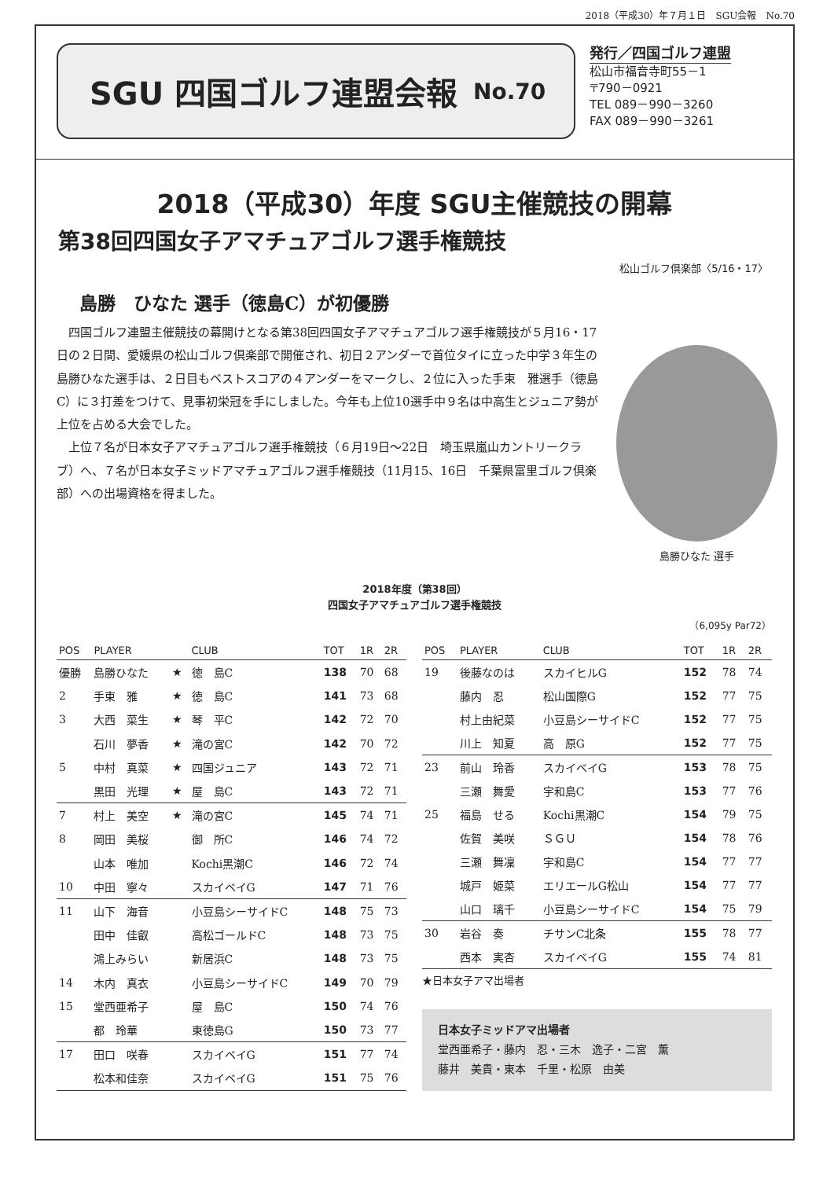2018（平成30）年７月１日　SGU会報　No.70
SGU 四国ゴルフ連盟会報 No.70
発行／四国ゴルフ連盟
松山市福音寺町55－1
〒790－0921
TEL 089－990－3260
FAX 089－990－3261
2018（平成30）年度 SGU主催競技の開幕
第38回四国女子アマチュアゴルフ選手権競技
松山ゴルフ倶楽部〈5/16・17〉
島勝　ひなた 選手（徳島C）が初優勝
四国ゴルフ連盟主催競技の幕開けとなる第38回四国女子アマチュアゴルフ選手権競技が５月16・17日の２日間、愛媛県の松山ゴルフ倶楽部で開催され、初日２アンダーで首位タイに立った中学３年生の島勝ひなた選手は、２日目もベストスコアの４アンダーをマークし、２位に入った手束　雅選手（徳島C）に３打差をつけて、見事初栄冠を手にしました。今年も上位10選手中９名は中高生とジュニア勢が上位を占める大会でした。
上位７名が日本女子アマチュアゴルフ選手権競技（６月19日～22日　埼玉県嵐山カントリークラブ）へ、７名が日本女子ミッドアマチュアゴルフ選手権競技（11月15、16日　千葉県富里ゴルフ倶楽部）への出場資格を得ました。
島勝ひなた 選手
2018年度（第38回）
四国女子アマチュアゴルフ選手権競技
（6,095y Par72）
| POS | PLAYER | | CLUB | TOT | 1R | 2R |
| --- | --- | --- | --- | --- | --- | --- |
| 優勝 | 島勝ひなた | ★ | 徳 島C | 138 | 70 | 68 |
| 2 | 手束 雅 | ★ | 徳 島C | 141 | 73 | 68 |
| 3 | 大西 菜生 | ★ | 琴 平C | 142 | 72 | 70 |
| | 石川 夢香 | ★ | 滝の宮C | 142 | 70 | 72 |
| 5 | 中村 真菜 | ★ | 四国ジュニア | 143 | 72 | 71 |
| | 黒田 光理 | ★ | 屋 島C | 143 | 72 | 71 |
| 7 | 村上 美空 | ★ | 滝の宮C | 145 | 74 | 71 |
| 8 | 岡田 美桜 | | 御 所C | 146 | 74 | 72 |
| | 山本 唯加 | | Kochi黒潮C | 146 | 72 | 74 |
| 10 | 中田 寧々 | | スカイベイG | 147 | 71 | 76 |
| 11 | 山下 海音 | | 小豆島シーサイドC | 148 | 75 | 73 |
| | 田中 佳叡 | | 高松ゴールドC | 148 | 73 | 75 |
| | 鴻上みらい | | 新居浜C | 148 | 73 | 75 |
| 14 | 木内 真衣 | | 小豆島シーサイドC | 149 | 70 | 79 |
| 15 | 堂西亜希子 | | 屋 島C | 150 | 74 | 76 |
| | 都 玲華 | | 東徳島G | 150 | 73 | 77 |
| 17 | 田口 咲春 | | スカイベイG | 151 | 77 | 74 |
| | 松本和佳奈 | | スカイベイG | 151 | 75 | 76 |
| POS | PLAYER | CLUB | TOT | 1R | 2R |
| --- | --- | --- | --- | --- | --- |
| 19 | 後藤なのは | スカイヒルG | 152 | 78 | 74 |
| | 藤内 忍 | 松山国際G | 152 | 77 | 75 |
| | 村上由紀菜 | 小豆島シーサイドC | 152 | 77 | 75 |
| | 川上 知夏 | 高 原G | 152 | 77 | 75 |
| 23 | 前山 玲香 | スカイベイG | 153 | 78 | 75 |
| | 三瀬 舞愛 | 宇和島C | 153 | 77 | 76 |
| 25 | 福島 せる | Kochi黒潮C | 154 | 79 | 75 |
| | 佐賀 美咲 | ＳＧＵ | 154 | 78 | 76 |
| | 三瀬 舞凜 | 宇和島C | 154 | 77 | 77 |
| | 城戸 姫菜 | エリエールG松山 | 154 | 77 | 77 |
| | 山口 璃千 | 小豆島シーサイドC | 154 | 75 | 79 |
| 30 | 岩谷 奏 | チサンC北条 | 155 | 78 | 77 |
| | 西本 実杏 | スカイベイG | 155 | 74 | 81 |
★日本女子アマ出場者
日本女子ミッドアマ出場者
堂西亜希子・藤内　忍・三木　逸子・二宮　薫
藤井　美貴・東本　千里・松原　由美